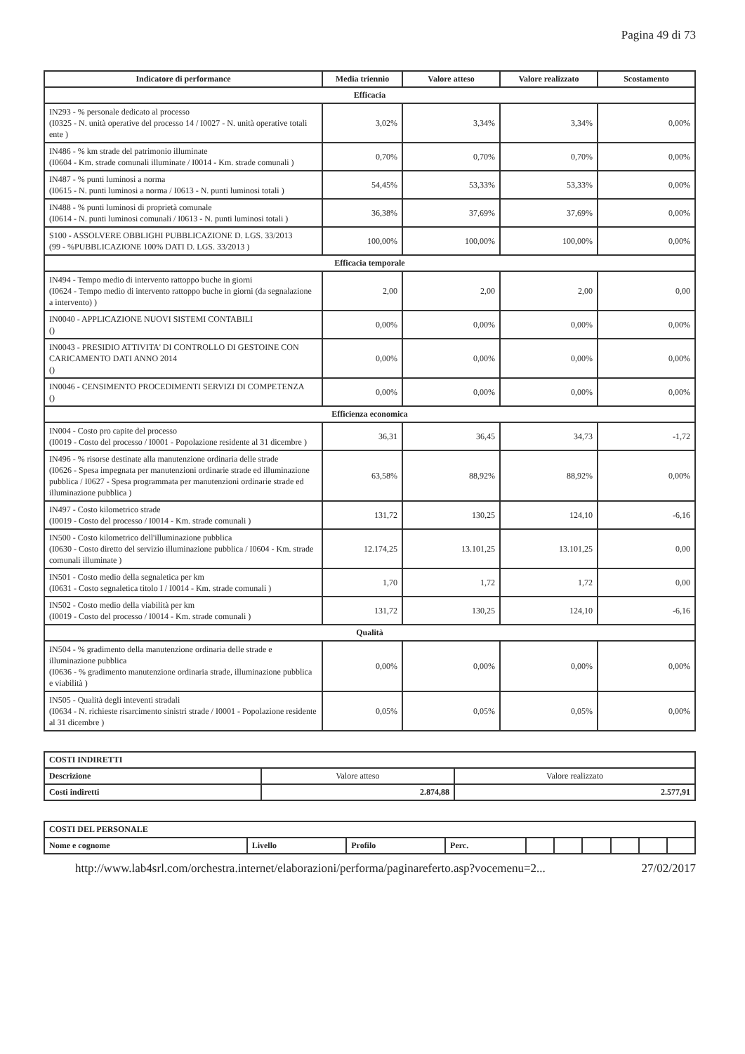Pagina 49 di 73
| Indicatore di performance | Media triennio | Valore atteso | Valore realizzato | Scostamento |
| --- | --- | --- | --- | --- |
| Efficacia | | | | |
| IN293 - % personale dedicato al processo (I0325 - N. unità operative del processo 14 / I0027 - N. unità operative totali ente ) | 3,02% | 3,34% | 3,34% | 0,00% |
| IN486 - % km strade del patrimonio illuminate (I0604 - Km. strade comunali illuminate / I0014 - Km. strade comunali ) | 0,70% | 0,70% | 0,70% | 0,00% |
| IN487 - % punti luminosi a norma (I0615 - N. punti luminosi a norma / I0613 - N. punti luminosi totali ) | 54,45% | 53,33% | 53,33% | 0,00% |
| IN488 - % punti luminosi di proprietà comunale (I0614 - N. punti luminosi comunali / I0613 - N. punti luminosi totali ) | 36,38% | 37,69% | 37,69% | 0,00% |
| S100 - ASSOLVERE OBBLIGHI PUBBLICAZIONE D. LGS. 33/2013 (99 - %PUBBLICAZIONE 100% DATI D. LGS. 33/2013 ) | 100,00% | 100,00% | 100,00% | 0,00% |
| Efficacia temporale | | | | |
| IN494 - Tempo medio di intervento rattoppo buche in giorni (I0624 - Tempo medio di intervento rattoppo buche in giorni (da segnalazione a intervento) ) | 2,00 | 2,00 | 2,00 | 0,00 |
| IN0040 - APPLICAZIONE NUOVI SISTEMI CONTABILI () | 0,00% | 0,00% | 0,00% | 0,00% |
| IN0043 - PRESIDIO ATTIVITA' DI CONTROLLO DI GESTOINE CON CARICAMENTO DATI ANNO 2014 () | 0,00% | 0,00% | 0,00% | 0,00% |
| IN0046 - CENSIMENTO PROCEDIMENTI SERVIZI DI COMPETENZA () | 0,00% | 0,00% | 0,00% | 0,00% |
| Efficienza economica | | | | |
| IN004 - Costo pro capite del processo (I0019 - Costo del processo / I0001 - Popolazione residente al 31 dicembre ) | 36,31 | 36,45 | 34,73 | -1,72 |
| IN496 - % risorse destinate alla manutenzione ordinaria delle strade (I0626 - Spesa impegnata per manutenzioni ordinarie strade ed illuminazione pubblica / I0627 - Spesa programmata per manutenzioni ordinarie strade ed illuminazione pubblica ) | 63,58% | 88,92% | 88,92% | 0,00% |
| IN497 - Costo kilometrico strade (I0019 - Costo del processo / I0014 - Km. strade comunali ) | 131,72 | 130,25 | 124,10 | -6,16 |
| IN500 - Costo kilometrico dell'illuminazione pubblica (I0630 - Costo diretto del servizio illuminazione pubblica / I0604 - Km. strade comunali illuminate ) | 12.174,25 | 13.101,25 | 13.101,25 | 0,00 |
| IN501 - Costo medio della segnaletica per km (I0631 - Costo segnaletica titolo I / I0014 - Km. strade comunali ) | 1,70 | 1,72 | 1,72 | 0,00 |
| IN502 - Costo medio della viabilità per km (I0019 - Costo del processo / I0014 - Km. strade comunali ) | 131,72 | 130,25 | 124,10 | -6,16 |
| Qualità | | | | |
| IN504 - % gradimento della manutenzione ordinaria delle strade e illuminazione pubblica (I0636 - % gradimento manutenzione ordinaria strade, illuminazione pubblica e viabilità ) | 0,00% | 0,00% | 0,00% | 0,00% |
| IN505 - Qualità degli inteventi stradali (I0634 - N. richieste risarcimento sinistri strade / I0001 - Popolazione residente al 31 dicembre ) | 0,05% | 0,05% | 0,05% | 0,00% |
| COSTI INDIRETTI | | |
| Descrizione | Valore atteso | Valore realizzato |
| Costi indiretti | 2.874,88 | 2.577,91 |
| COSTI DEL PERSONALE | | | | | | | | | |
| Nome e cognome | Livello | Profilo | Perc. | | | | | | |
http://www.lab4srl.com/orchestra.internet/elaborazioni/performa/paginareferto.asp?vocemenu=2... 27/02/2017